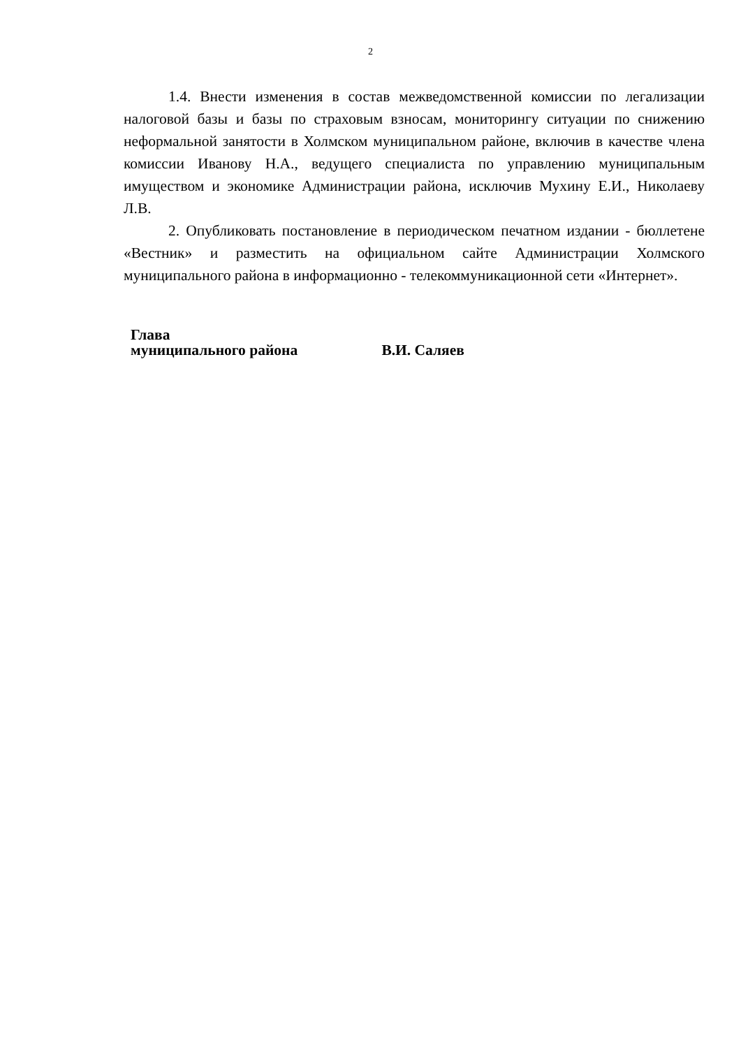2
1.4. Внести изменения в состав межведомственной комиссии по легализации налоговой базы и базы по страховым взносам, мониторингу ситуации по снижению неформальной занятости в Холмском муниципальном районе, включив в качестве члена комиссии Иванову Н.А., ведущего специалиста по управлению муниципальным имуществом и экономике Администрации района, исключив Мухину Е.И., Николаеву Л.В.
2. Опубликовать постановление в периодическом печатном издании - бюллетене «Вестник» и разместить на официальном сайте Администрации Холмского муниципального района в информационно - телекоммуникационной сети «Интернет».
Глава
муниципального района В.И. Саляев